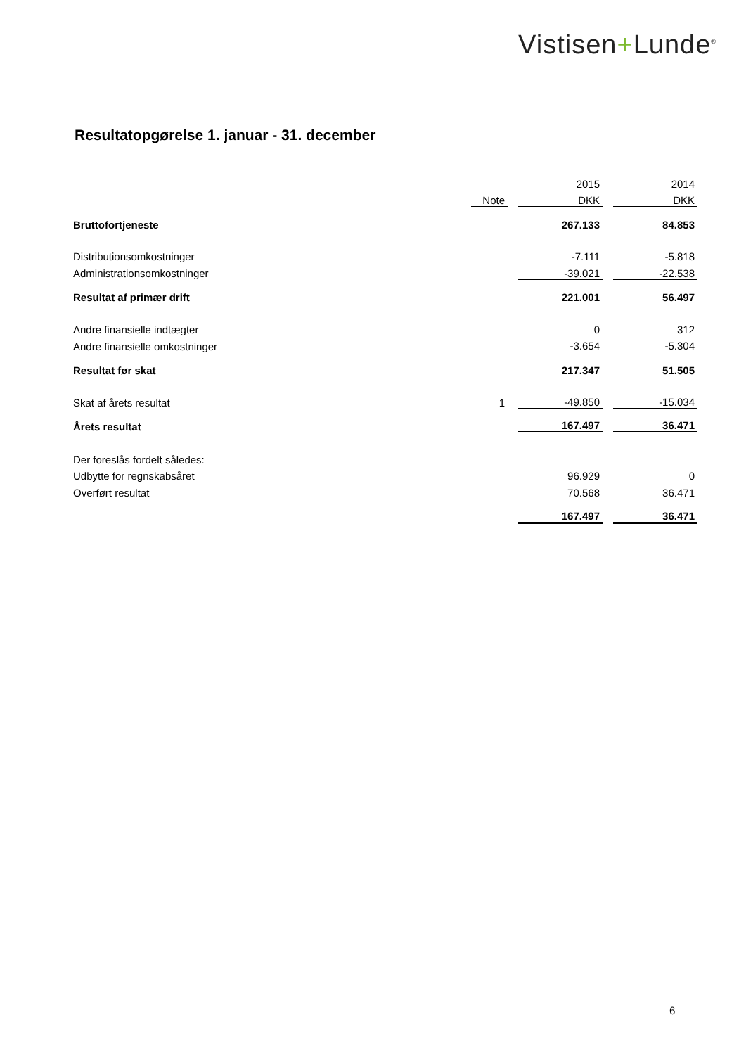Vistisen+Lunde<sup>®</sup>
Resultatopgørelse 1. januar - 31. december
| | | | 2015 | | 2014 |
| | Note | | DKK | | DKK |
| Bruttofortjeneste | | | 267.133 | | 84.853 |
| Distributionsomkostninger | | | -7.111 | | -5.818 |
| Administrationsomkostninger | | | -39.021 | | -22.538 |
| Resultat af primær drift | | | 221.001 | | 56.497 |
| Andre finansielle indtægter | | | 0 | | 312 |
| Andre finansielle omkostninger | | | -3.654 | | -5.304 |
| Resultat før skat | | | 217.347 | | 51.505 |
| Skat af årets resultat | 1 | | -49.850 | | -15.034 |
| Årets resultat | | | 167.497 | | 36.471 |
| Der foreslås fordelt således: | | | | | |
| Udbytte for regnskabsåret | | | 96.929 | | 0 |
| Overført resultat | | | 70.568 | | 36.471 |
| | | | 167.497 | | 36.471 |
6